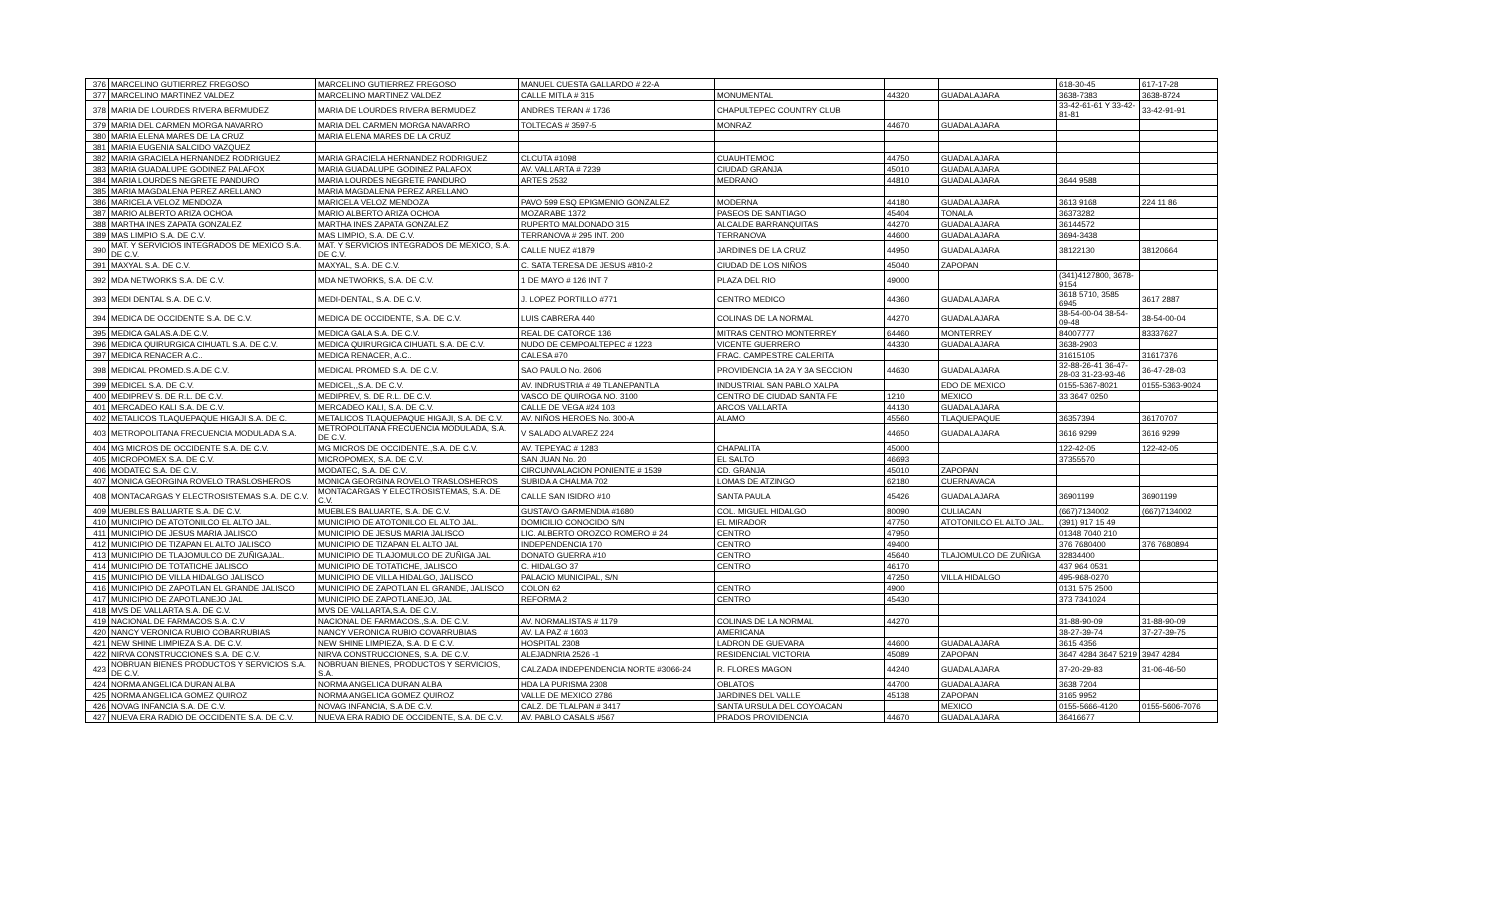| 376 | MARCELINO GUTIERREZ FREGOSO | MARCELINO GUTIERREZ FREGOSO | MANUEL CUESTA GALLARDO # 22-A | | | | 618-30-45 | 617-17-28 |
| 377 | MARCELINO MARTINEZ VALDEZ | MARCELINO MARTINEZ VALDEZ | CALLE MITLA # 315 | MONUMENTAL | 44320 | GUADALAJARA | 3638-7383 | 3638-8724 |
| 378 | MARIA DE LOURDES RIVERA BERMUDEZ | MARIA DE LOURDES RIVERA BERMUDEZ | ANDRES TERAN # 1736 | CHAPULTEPEC COUNTRY CLUB | | | 33-42-61-61 Y 33-42-81-81 | 33-42-91-91 |
| 379 | MARIA DEL CARMEN MORGA NAVARRO | MARIA DEL CARMEN MORGA NAVARRO | TOLTECAS # 3597-5 | MONRAZ | 44670 | GUADALAJARA | | |
| 380 | MARIA ELENA MARES DE LA CRUZ | MARIA ELENA MARES DE LA CRUZ | | | | | | |
| 381 | MARIA EUGENIA SALCIDO VAZQUEZ | | | | | | | |
| 382 | MARIA GRACIELA HERNANDEZ RODRIGUEZ | MARIA GRACIELA HERNANDEZ RODRIGUEZ | CLCUTA #1098 | CUAUHTEMOC | 44750 | GUADALAJARA | | |
| 383 | MARIA GUADALUPE GODINEZ PALAFOX | MARIA GUADALUPE GODINEZ PALAFOX | AV. VALLARTA # 7239 | CIUDAD GRANJA | 45010 | GUADALAJARA | | |
| 384 | MARIA LOURDES NEGRETE PANDURO | MARIA LOURDES NEGRETE PANDURO | ARTES 2532 | MEDRANO | 44810 | GUADALAJARA | 3644 9588 | |
| 385 | MARIA MAGDALENA PEREZ ARELLANO | MARIA MAGDALENA PEREZ ARELLANO | | | | | | |
| 386 | MARICELA VELOZ MENDOZA | MARICELA VELOZ MENDOZA | PAVO 599 ESQ EPIGMENIO GONZALEZ | MODERNA | 44180 | GUADALAJARA | 3613 9168 | 224 11 86 |
| 387 | MARIO ALBERTO ARIZA OCHOA | MARIO ALBERTO ARIZA OCHOA | MOZARABE 1372 | PASEOS DE SANTIAGO | 45404 | TONALA | 36373282 | |
| 388 | MARTHA INES ZAPATA GONZALEZ | MARTHA INES ZAPATA GONZALEZ | RUPERTO MALDONADO 315 | ALCALDE BARRANQUITAS | 44270 | GUADALAJARA | 36144572 | |
| 389 | MAS LIMPIO S.A. DE C.V. | MAS LIMPIO, S.A. DE C.V. | TERRANOVA # 295 INT. 200 | TERRANOVA | 44600 | GUADALAJARA | 3694-3438 | |
| 390 | MAT. Y SERVICIOS INTEGRADOS DE MEXICO S.A. DE C.V. | MAT. Y SERVICIOS INTEGRADOS DE MEXICO, S.A. DE C.V. | CALLE NUEZ #1879 | JARDINES DE LA CRUZ | 44950 | GUADALAJARA | 38122130 | 38120664 |
| 391 | MAXYAL S.A. DE C.V. | MAXYAL, S.A. DE C.V. | C. SATA TERESA DE JESUS #810-2 | CIUDAD DE LOS NIÑOS | 45040 | ZAPOPAN | | |
| 392 | MDA NETWORKS S.A. DE C.V. | MDA NETWORKS, S.A. DE C.V. | 1 DE MAYO # 126 INT 7 | PLAZA DEL RIO | 49000 | | (341)4127800, 3678-9154 | |
| 393 | MEDI DENTAL S.A. DE C.V. | MEDI-DENTAL, S.A. DE C.V. | J. LOPEZ PORTILLO #771 | CENTRO MEDICO | 44360 | GUADALAJARA | 3618 5710, 3585 6945 | 3617 2887 |
| 394 | MEDICA DE OCCIDENTE S.A. DE C.V. | MEDICA DE OCCIDENTE, S.A. DE C.V. | LUIS CABRERA 440 | COLINAS DE LA NORMAL | 44270 | GUADALAJARA | 38-54-00-04 38-54-09-48 | 38-54-00-04 |
| 395 | MEDICA GALAS.A.DE C.V. | MEDICA GALA S.A. DE C.V. | REAL DE CATORCE 136 | MITRAS CENTRO MONTERREY | 64460 | MONTERREY | 84007777 | 83337627 |
| 396 | MEDICA QUIRURGICA CIHUATL S.A. DE C.V. | MEDICA QUIRURGICA CIHUATL S.A. DE C.V. | NUDO DE CEMPOALTEPEC # 1223 | VICENTE GUERRERO | 44330 | GUADALAJARA | 3638-2903 | |
| 397 | MEDICA RENACER A.C.. | MEDICA RENACER, A.C.. | CALESA #70 | FRAC. CAMPESTRE CALERITA | | | 31615105 | 31617376 |
| 398 | MEDICAL PROMED.S.A.DE C.V. | MEDICAL PROMED S.A. DE C.V. | SAO PAULO No. 2606 | PROVIDENCIA 1A 2A Y 3A SECCION | 44630 | GUADALAJARA | 32-88-26-41 36-47-28-03 31-23-93-46 | 36-47-28-03 |
| 399 | MEDICEL S.A. DE C.V. | MEDICEL,,S.A. DE C.V. | AV. INDRUSTRIA # 49 TLANEPANTLA | INDUSTRIAL SAN PABLO XALPA | | EDO DE MEXICO | 0155-5367-8021 | 0155-5363-9024 |
| 400 | MEDIPREV S. DE R.L. DE C.V. | MEDIPREV, S. DE R.L. DE C.V. | VASCO DE QUIROGA NO. 3100 | CENTRO DE CIUDAD SANTA FE | 1210 | MEXICO | 33 3647 0250 | |
| 401 | MERCADEO KALI S.A. DE C.V. | MERCADEO KALI, S.A. DE C.V. | CALLE DE VEGA #24 103 | ARCOS VALLARTA | 44130 | GUADALAJARA | | |
| 402 | METALICOS TLAQUEPAQUE HIGAJI S.A. DE C. | METALICOS TLAQUEPAQUE HIGAJI, S.A. DE C.V. | AV. NIÑOS HEROES No. 300-A | ALAMO | 45560 | TLAQUEPAQUE | 36357394 | 36170707 |
| 403 | METROPOLITANA FRECUENCIA MODULADA S.A. | METROPOLITANA FRECUENCIA MODULADA, S.A. DE C.V. | V SALADO ALVAREZ 224 | | 44650 | GUADALAJARA | 3616 9299 | 3616 9299 |
| 404 | MG MICROS DE OCCIDENTE S.A. DE C.V. | MG MICROS DE OCCIDENTE.,S.A. DE C.V. | AV. TEPEYAC # 1283 | CHAPALITA | 45000 | | 122-42-05 | 122-42-05 |
| 405 | MICROPOMEX S.A. DE C.V. | MICROPOMEX, S.A. DE C.V. | SAN JUAN No. 20 | EL SALTO | 46693 | | 37355570 | |
| 406 | MODATEC S.A. DE C.V. | MODATEC, S.A. DE C.V. | CIRCUNVALACION PONIENTE # 1539 | CD. GRANJA | 45010 | ZAPOPAN | | |
| 407 | MONICA GEORGINA ROVELO TRASLOSHEROS | MONICA GEORGINA ROVELO TRASLOSHEROS | SUBIDA A CHALMA 702 | LOMAS DE ATZINGO | 62180 | CUERNAVACA | | |
| 408 | MONTACARGAS Y ELECTROSISTEMAS S.A. DE C.V. | MONTACARGAS Y ELECTROSISTEMAS, S.A. DE C.V. | CALLE SAN ISIDRO #10 | SANTA PAULA | 45426 | GUADALAJARA | 36901199 | 36901199 |
| 409 | MUEBLES BALUARTE S.A. DE C.V. | MUEBLES BALUARTE, S.A. DE C.V. | GUSTAVO GARMENDIA #1680 | COL. MIGUEL HIDALGO | 80090 | CULIACAN | (667)7134002 | (667)7134002 |
| 410 | MUNICIPIO DE ATOTONILCO EL ALTO JAL. | MUNICIPIO DE ATOTONILCO EL ALTO JAL. | DOMICILIO CONOCIDO S/N | EL MIRADOR | 47750 | ATOTONILCO EL ALTO JAL. | (391) 917 15 49 | |
| 411 | MUNICIPIO DE JESUS MARIA JALISCO | MUNICIPIO DE JESUS MARIA JALISCO | LIC. ALBERTO OROZCO ROMERO # 24 | CENTRO | 47950 | | 01348 7040 210 | |
| 412 | MUNICIPIO DE TIZAPAN EL ALTO JALISCO | MUNICIPIO DE TIZAPAN EL ALTO JAL | INDEPENDENCIA 170 | CENTRO | 49400 | | 376 7680400 | 376 7680894 |
| 413 | MUNICIPIO DE TLAJOMULCO DE ZUÑIGAJAL. | MUNICIPIO DE TLAJOMULCO DE ZUÑIGA JAL | DONATO GUERRA #10 | CENTRO | 45640 | TLAJOMULCO DE ZUÑIGA | 32834400 | |
| 414 | MUNICIPIO DE TOTATICHE JALISCO | MUNICIPIO DE TOTATICHE, JALISCO | C. HIDALGO 37 | CENTRO | 46170 | | 437 964 0531 | |
| 415 | MUNICIPIO DE VILLA HIDALGO JALISCO | MUNICIPIO DE VILLA HIDALGO, JALISCO | PALACIO MUNICIPAL, S/N | | 47250 | VILLA HIDALGO | 495-968-0270 | |
| 416 | MUNICIPIO DE ZAPOTLAN EL GRANDE JALISCO | MUNICIPIO DE ZAPOTLAN EL GRANDE, JALISCO | COLON 62 | CENTRO | 4900 | | 0131 575 2500 | |
| 417 | MUNICIPIO DE ZAPOTLANEJO JAL | MUNICIPIO DE ZAPOTLANEJO, JAL | REFORMA 2 | CENTRO | 45430 | | 373 7341024 | |
| 418 | MVS DE VALLARTA S.A. DE C.V. | MVS DE VALLARTA,S.A. DE C.V. | | | | | | |
| 419 | NACIONAL DE FARMACOS S.A. C.V | NACIONAL DE FARMACOS.,S.A. DE C.V. | AV. NORMALISTAS # 1179 | COLINAS DE LA NORMAL | 44270 | | 31-88-90-09 | 31-88-90-09 |
| 420 | NANCY VERONICA RUBIO COBARRUBIAS | NANCY VERONICA RUBIO COVARRUBIAS | AV. LA PAZ # 1603 | AMERICANA | | | 38-27-39-74 | 37-27-39-75 |
| 421 | NEW SHINE LIMPIEZA S.A. DE C.V. | NEW SHINE LIMPIEZA, S.A. D E C.V. | HOSPITAL 2308 | LADRON DE GUEVARA | 44600 | GUADALAJARA | 3615 4356 | |
| 422 | NIRVA CONSTRUCCIONES S.A. DE C.V. | NIRVA CONSTRUCCIONES, S.A. DE C.V. | ALEJADNRIA 2526 -1 | RESIDENCIAL VICTORIA | 45089 | ZAPOPAN | 3647 4284 3647 5219 | 3947 4284 |
| 423 | NOBRUAN BIENES PRODUCTOS Y SERVICIOS S.A. DE C.V. | NOBRUAN BIENES, PRODUCTOS Y SERVICIOS, S.A. | CALZADA INDEPENDENCIA NORTE #3066-24 | R. FLORES MAGON | 44240 | GUADALAJARA | 37-20-29-83 | 31-06-46-50 |
| 424 | NORMA ANGELICA DURAN ALBA | NORMA ANGELICA DURAN ALBA | HDA LA PURISMA 2308 | OBLATOS | 44700 | GUADALAJARA | 3638 7204 | |
| 425 | NORMA ANGELICA GOMEZ QUIROZ | NORMA ANGELICA GOMEZ QUIROZ | VALLE DE MEXICO 2786 | JARDINES DEL VALLE | 45138 | ZAPOPAN | 3165 9952 | |
| 426 | NOVAG INFANCIA S.A. DE C.V. | NOVAG INFANCIA, S.A DE C.V. | CALZ. DE TLALPAN # 3417 | SANTA URSULA DEL COYOACAN | | MEXICO | 0155-5666-4120 | 0155-5606-7076 |
| 427 | NUEVA ERA RADIO DE OCCIDENTE S.A. DE C.V. | NUEVA ERA RADIO DE OCCIDENTE, S.A. DE C.V. | AV. PABLO CASALS #567 | PRADOS PROVIDENCIA | 44670 | GUADALAJARA | 36416677 | |